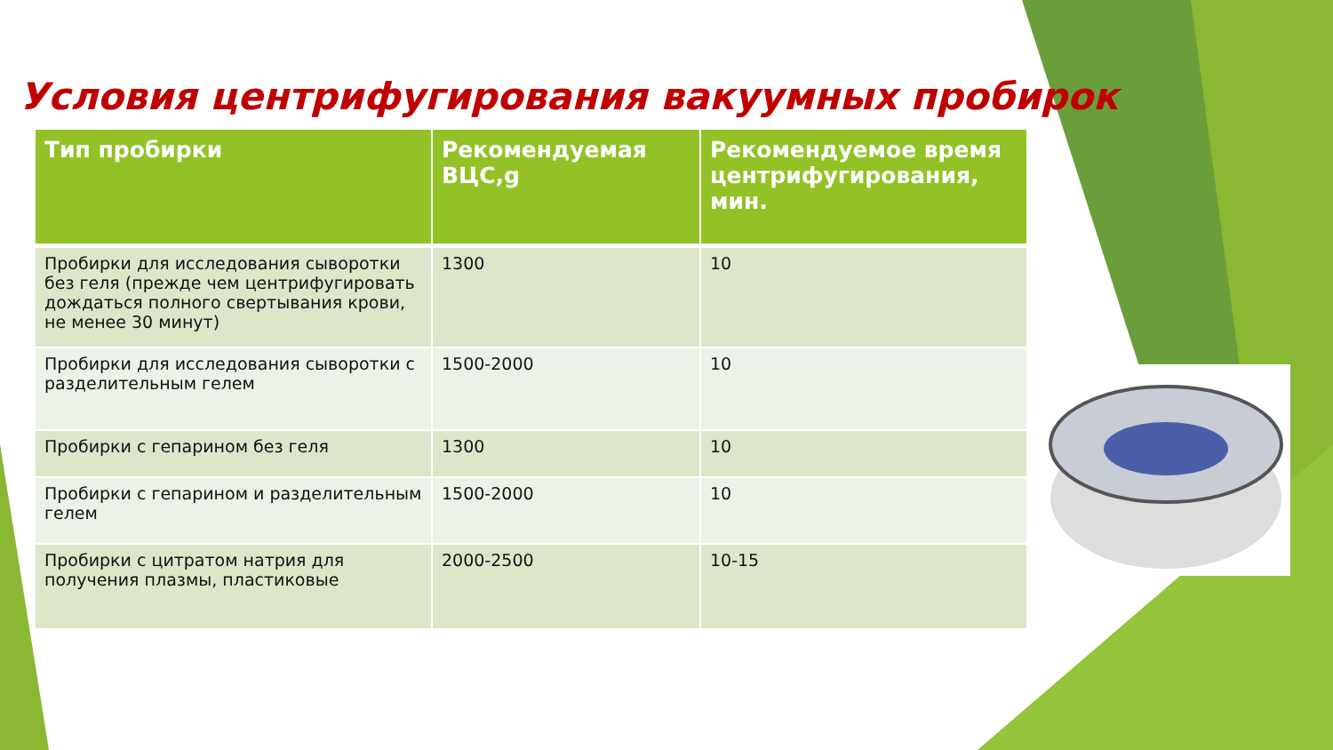Условия центрифугирования вакуумных пробирок
| Тип пробирки | Рекомендуемая ВЦС,g | Рекомендуемое время центрифугирования, мин. |
| --- | --- | --- |
| Пробирки для исследования сыворотки без геля (прежде чем центрифугировать дождаться полного свертывания крови, не менее 30 минут) | 1300 | 10 |
| Пробирки для исследования сыворотки с разделительным гелем | 1500-2000 | 10 |
| Пробирки с гепарином без геля | 1300 | 10 |
| Пробирки с гепарином и разделительным гелем | 1500-2000 | 10 |
| Пробирки с цитратом натрия для получения плазмы, пластиковые | 2000-2500 | 10-15 |